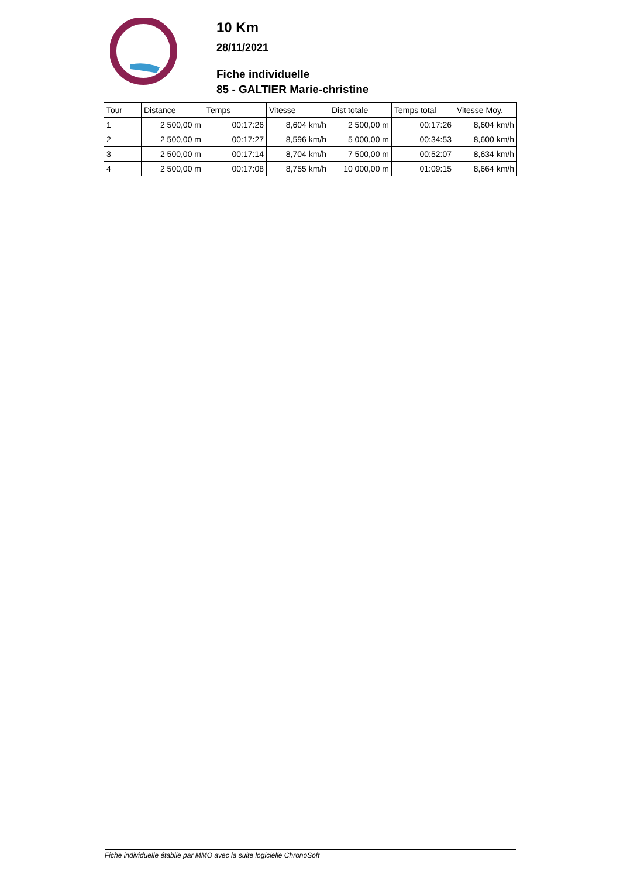10 Km
28/11/2021
Fiche individuelle
85 - GALTIER Marie-christine
| Tour | Distance | Temps | Vitesse | Dist totale | Temps total | Vitesse Moy. |
| --- | --- | --- | --- | --- | --- | --- |
| 1 | 2 500,00 m | 00:17:26 | 8,604 km/h | 2 500,00 m | 00:17:26 | 8,604 km/h |
| 2 | 2 500,00 m | 00:17:27 | 8,596 km/h | 5 000,00 m | 00:34:53 | 8,600 km/h |
| 3 | 2 500,00 m | 00:17:14 | 8,704 km/h | 7 500,00 m | 00:52:07 | 8,634 km/h |
| 4 | 2 500,00 m | 00:17:08 | 8,755 km/h | 10 000,00 m | 01:09:15 | 8,664 km/h |
Fiche individuelle établie par MMO avec la suite logicielle ChronoSoft